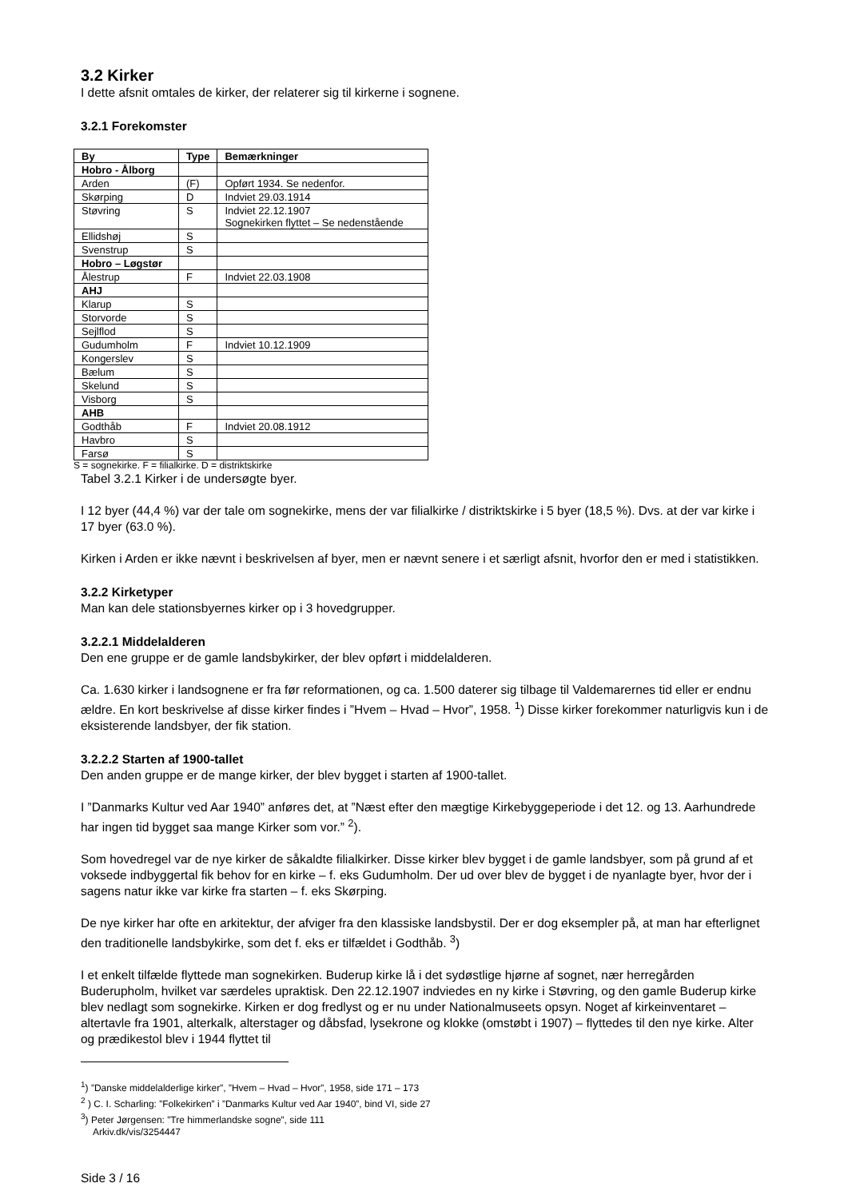3.2 Kirker
I dette afsnit omtales de kirker, der relaterer sig til kirkerne i sognene.
3.2.1 Forekomster
| By | Type | Bemærkninger |
| --- | --- | --- |
| Hobro - Ålborg | | |
| Arden | (F) | Opført 1934. Se nedenfor. |
| Skørping | D | Indviet 29.03.1914 |
| Støvring | S | Indviet 22.12.1907 Sognekirken flyttet – Se nedenstående |
| Ellidshøj | S | |
| Svenstrup | S | |
| Hobro – Løgstør | | |
| Ålestrup | F | Indviet 22.03.1908 |
| AHJ | | |
| Klarup | S | |
| Storvorde | S | |
| Sejlflod | S | |
| Gudumholm | F | Indviet 10.12.1909 |
| Kongerslev | S | |
| Bælum | S | |
| Skelund | S | |
| Visborg | S | |
| AHB | | |
| Godthåb | F | Indviet 20.08.1912 |
| Havbro | S | |
| Farsø | S | |
S = sognekirke. F = filialkirke. D = distriktskirke
Tabel 3.2.1 Kirker i de undersøgte byer.
I 12 byer (44,4 %) var der tale om sognekirke, mens der var filialkirke / distriktskirke i 5 byer (18,5 %). Dvs. at der var kirke i 17 byer (63.0 %).
Kirken i Arden er ikke nævnt i beskrivelsen af byer, men er nævnt senere i et særligt afsnit, hvorfor den er med i statistikken.
3.2.2 Kirketyper
Man kan dele stationsbyernes kirker op i 3 hovedgrupper.
3.2.2.1 Middelalderen
Den ene gruppe er de gamle landsbykirker, der blev opført i middelalderen.
Ca. 1.630 kirker i landsognene er fra før reformationen, og ca. 1.500 daterer sig tilbage til Valdemarernes tid eller er endnu ældre. En kort beskrivelse af disse kirker findes i ”Hvem – Hvad – Hvor”, 1958. <sup>1</sup>) Disse kirker forekommer naturligvis kun i de eksisterende landsbyer, der fik station.
3.2.2.2 Starten af 1900-tallet
Den anden gruppe er de mange kirker, der blev bygget i starten af 1900-tallet.
I ”Danmarks Kultur ved Aar 1940” anføres det, at ”Næst efter den mægtige Kirkebyggeperiode i det 12. og 13. Aarhundrede har ingen tid bygget saa mange Kirker som vor.” <sup>2</sup>).
Som hovedregel var de nye kirker de såkaldte filialkirker. Disse kirker blev bygget i de gamle landsbyer, som på grund af et voksede indbyggertal fik behov for en kirke – f. eks Gudumholm. Der ud over blev de bygget i de nyanlagte byer, hvor der i sagens natur ikke var kirke fra starten – f. eks Skørping.
De nye kirker har ofte en arkitektur, der afviger fra den klassiske landsbystil. Der er dog eksempler på, at man har efterlignet den traditionelle landsbykirke, som det f. eks er tilfældet i Godthåb. <sup>3</sup>)
I et enkelt tilfælde flyttede man sognekirken. Buderup kirke lå i det sydøstlige hjørne af sognet, nær herregården Buderupholm, hvilket var særdeles upraktisk. Den 22.12.1907 indviedes en ny kirke i Støvring, og den gamle Buderup kirke blev nedlagt som sognekirke. Kirken er dog fredlyst og er nu under Nationalmuseets opsyn. Noget af kirkeinventaret – altertavle fra 1901, alterkalk, alterstager og dåbsfad, lysekrone og klokke (omstøbt i 1907) – flyttedes til den nye kirke. Alter og prædikestol blev i 1944 flyttet til
<sup>1</sup>) ”Danske middelalderlige kirker”, ”Hvem – Hvad – Hvor”, 1958, side 171 – 173
<sup>2</sup> ) C. I. Scharling: ”Folkekirken” i ”Danmarks Kultur ved Aar 1940”, bind VI, side 27
<sup>3</sup>) Peter Jørgensen: ”Tre himmerlandske sogne”, side 111
Arkiv.dk/vis/3254447
Side 3 / 16